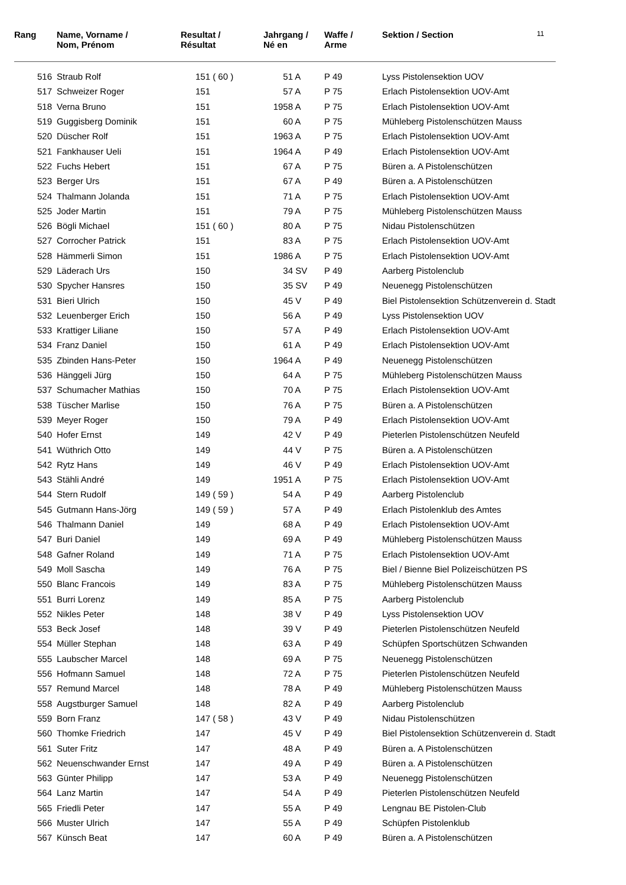| Rang | Name, Vorname / Nom, Prénom | Resultat / Résultat | Jahrgang / Né en | Waffe / Arme | Sektion / Section | 11 |
| --- | --- | --- | --- | --- | --- | --- |
| 516 | Straub Rolf | 151 ( 60 ) | 51 A | P 49 | Lyss Pistolensektion UOV | |
| 517 | Schweizer Roger | 151 | 57 A | P 75 | Erlach Pistolensektion UOV-Amt | |
| 518 | Verna Bruno | 151 | 1958 A | P 75 | Erlach Pistolensektion UOV-Amt | |
| 519 | Guggisberg Dominik | 151 | 60 A | P 75 | Mühleberg Pistolenschützen Mauss | |
| 520 | Düscher Rolf | 151 | 1963 A | P 75 | Erlach Pistolensektion UOV-Amt | |
| 521 | Fankhauser Ueli | 151 | 1964 A | P 49 | Erlach Pistolensektion UOV-Amt | |
| 522 | Fuchs Hebert | 151 | 67 A | P 75 | Büren a. A Pistolenschützen | |
| 523 | Berger Urs | 151 | 67 A | P 49 | Büren a. A Pistolenschützen | |
| 524 | Thalmann Jolanda | 151 | 71 A | P 75 | Erlach Pistolensektion UOV-Amt | |
| 525 | Joder Martin | 151 | 79 A | P 75 | Mühleberg Pistolenschützen Mauss | |
| 526 | Bögli Michael | 151 ( 60 ) | 80 A | P 75 | Nidau Pistolenschützen | |
| 527 | Corrocher Patrick | 151 | 83 A | P 75 | Erlach Pistolensektion UOV-Amt | |
| 528 | Hämmerli Simon | 151 | 1986 A | P 75 | Erlach Pistolensektion UOV-Amt | |
| 529 | Läderach Urs | 150 | 34 SV | P 49 | Aarberg Pistolenclub | |
| 530 | Spycher Hansres | 150 | 35 SV | P 49 | Neuenegg Pistolenschützen | |
| 531 | Bieri Ulrich | 150 | 45 V | P 49 | Biel Pistolensektion Schützenverein d. Stadt | |
| 532 | Leuenberger Erich | 150 | 56 A | P 49 | Lyss Pistolensektion UOV | |
| 533 | Krattiger Liliane | 150 | 57 A | P 49 | Erlach Pistolensektion UOV-Amt | |
| 534 | Franz Daniel | 150 | 61 A | P 49 | Erlach Pistolensektion UOV-Amt | |
| 535 | Zbinden Hans-Peter | 150 | 1964 A | P 49 | Neuenegg Pistolenschützen | |
| 536 | Hänggeli Jürg | 150 | 64 A | P 75 | Mühleberg Pistolenschützen Mauss | |
| 537 | Schumacher Mathias | 150 | 70 A | P 75 | Erlach Pistolensektion UOV-Amt | |
| 538 | Tüscher Marlise | 150 | 76 A | P 75 | Büren a. A Pistolenschützen | |
| 539 | Meyer Roger | 150 | 79 A | P 49 | Erlach Pistolensektion UOV-Amt | |
| 540 | Hofer Ernst | 149 | 42 V | P 49 | Pieterlen Pistolenschützen Neufeld | |
| 541 | Wüthrich Otto | 149 | 44 V | P 75 | Büren a. A Pistolenschützen | |
| 542 | Rytz Hans | 149 | 46 V | P 49 | Erlach Pistolensektion UOV-Amt | |
| 543 | Stähli André | 149 | 1951 A | P 75 | Erlach Pistolensektion UOV-Amt | |
| 544 | Stern Rudolf | 149 ( 59 ) | 54 A | P 49 | Aarberg Pistolenclub | |
| 545 | Gutmann Hans-Jörg | 149 ( 59 ) | 57 A | P 49 | Erlach Pistolenklub des Amtes | |
| 546 | Thalmann Daniel | 149 | 68 A | P 49 | Erlach Pistolensektion UOV-Amt | |
| 547 | Buri Daniel | 149 | 69 A | P 49 | Mühleberg Pistolenschützen Mauss | |
| 548 | Gafner Roland | 149 | 71 A | P 75 | Erlach Pistolensektion UOV-Amt | |
| 549 | Moll Sascha | 149 | 76 A | P 75 | Biel / Bienne Biel Polizeischützen PS | |
| 550 | Blanc Francois | 149 | 83 A | P 75 | Mühleberg Pistolenschützen Mauss | |
| 551 | Burri Lorenz | 149 | 85 A | P 75 | Aarberg Pistolenclub | |
| 552 | Nikles Peter | 148 | 38 V | P 49 | Lyss Pistolensektion UOV | |
| 553 | Beck Josef | 148 | 39 V | P 49 | Pieterlen Pistolenschützen Neufeld | |
| 554 | Müller Stephan | 148 | 63 A | P 49 | Schüpfen Sportschützen Schwanden | |
| 555 | Laubscher Marcel | 148 | 69 A | P 75 | Neuenegg Pistolenschützen | |
| 556 | Hofmann Samuel | 148 | 72 A | P 75 | Pieterlen Pistolenschützen Neufeld | |
| 557 | Remund Marcel | 148 | 78 A | P 49 | Mühleberg Pistolenschützen Mauss | |
| 558 | Augstburger Samuel | 148 | 82 A | P 49 | Aarberg Pistolenclub | |
| 559 | Born Franz | 147 ( 58 ) | 43 V | P 49 | Nidau Pistolenschützen | |
| 560 | Thomke Friedrich | 147 | 45 V | P 49 | Biel Pistolensektion Schützenverein d. Stadt | |
| 561 | Suter Fritz | 147 | 48 A | P 49 | Büren a. A Pistolenschützen | |
| 562 | Neuenschwander Ernst | 147 | 49 A | P 49 | Büren a. A Pistolenschützen | |
| 563 | Günter Philipp | 147 | 53 A | P 49 | Neuenegg Pistolenschützen | |
| 564 | Lanz Martin | 147 | 54 A | P 49 | Pieterlen Pistolenschützen Neufeld | |
| 565 | Friedli Peter | 147 | 55 A | P 49 | Lengnau BE Pistolen-Club | |
| 566 | Muster Ulrich | 147 | 55 A | P 49 | Schüpfen Pistolenklub | |
| 567 | Künsch Beat | 147 | 60 A | P 49 | Büren a. A Pistolenschützen | |